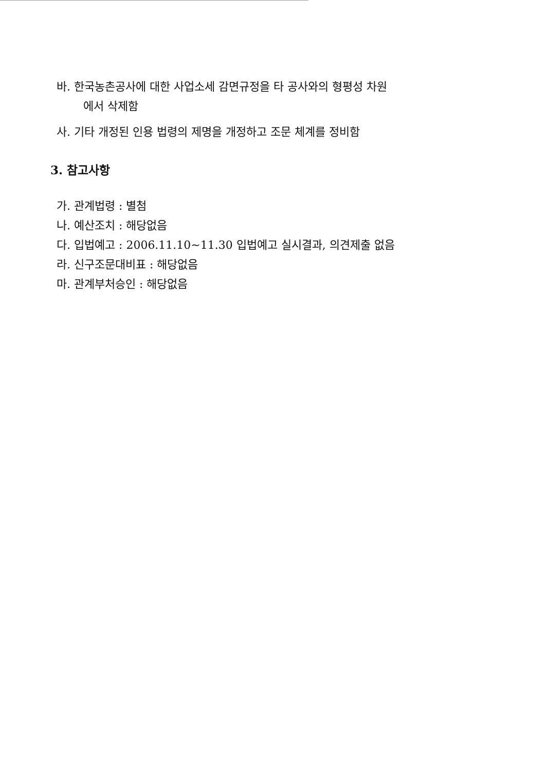바. 한국농촌공사에 대한 사업소세 감면규정을 타 공사와의 형평성 차원
에서 삭제함
사. 기타 개정된 인용 법령의 제명을 개정하고 조문 체계를 정비함
3. 참고사항
가. 관계법령 : 별첨
나. 예산조치 : 해당없음
다. 입법예고 : 2006.11.10~11.30 입법예고 실시결과, 의견제출 없음
라. 신구조문대비표 : 해당없음
마. 관계부처승인 : 해당없음